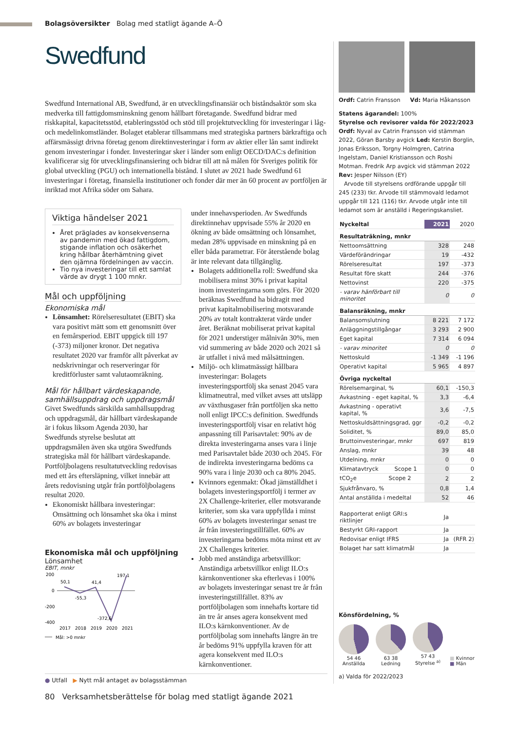Bolagsöversikter Bolag med statligt ägande A–Ö
Swedfund
Swedfund International AB, Swedfund, är en utvecklingsfinansiär och biståndsaktör som ska medverka till fattigdomsminskning genom hållbart företagande. Swedfund bidrar med riskkapital, kapacitetsstöd, etableringsstöd och stöd till projektutveckling för investeringar i låg- och medelinkomstländer. Bolaget etablerar tillsammans med strategiska partners bärkraftiga och affärsmässigt drivna företag genom direktinvesteringar i form av aktier eller lån samt indirekt genom investeringar i fonder. Investeringar sker i länder som enligt OECD/DAC:s definition kvalificerar sig för utvecklingsfinansiering och bidrar till att nå målen för Sveriges politik för global utveckling (PGU) och internationella bistånd. I slutet av 2021 hade Swedfund 61 investeringar i företag, finansiella institutioner och fonder där mer än 60 procent av portföljen är inriktad mot Afrika söder om Sahara.
Viktiga händelser 2021
Året präglades av konsekvenserna av pandemin med ökad fattigdom, stigande inflation och osäkerhet kring hållbar återhämtning givet den ojämna fördelningen av vaccin.
Tio nya investeringar till ett samlat värde av drygt 1 100 mnkr.
Mål och uppföljning
Ekonomiska mål
Lönsamhet: Rörelseresultatet (EBIT) ska vara positivt mätt som ett genomsnitt över en femårsperiod. EBIT uppgick till 197 (-373) miljoner kronor. Det negativa resultatet 2020 var framför allt påverkat av nedskrivningar och reserveringar för kreditförluster samt valutaomräkning.
Mål för hållbart värdeskapande, samhällsuppdrag och uppdragsmål
Givet Swedfunds särskilda samhällsuppdrag och uppdragsmål, där hållbart värdeskapande är i fokus liksom Agenda 2030, har Swedfunds styrelse beslutat att uppdragsmålen även ska utgöra Swedfunds strategiska mål för hållbart värdeskapande. Portföljbolagens resultatutveckling redovisas med ett års eftersläpning, vilket innebär att årets redovisning utgår från portföljbolagens resultat 2020.
Ekonomiskt hållbara investeringar: Omsättning och lönsamhet ska öka i minst 60% av bolagets investeringar
Ekonomiska mål och uppföljning
Lönsamhet
EBIT, mnkr
200
0
-200
-400
50,1
-55,3
41,4
-372,6
197,1
2017
2018
2019
2020
2021
Mål: >0 mnkr
under innehavsperioden. Av Swedfunds direktinnehav uppvisade 55% år 2020 en ökning av både omsättning och lönsamhet, medan 28% uppvisade en minskning på en eller båda parametrar. För återstående bolag är inte relevant data tillgänglig.
Bolagets additionella roll: Swedfund ska mobilisera minst 30% i privat kapital inom investeringarna som görs. För 2020 beräknas Swedfund ha bidragit med privat kapitalmobilisering motsvarande 20% av totalt kontrakterat värde under året. Beräknat mobiliserat privat kapital för 2021 understiger målnivån 30%, men vid summering av både 2020 och 2021 så är utfallet i nivå med målsättningen.
Miljö- och klimatmässigt hållbara investeringar: Bolagets investeringsportfölj ska senast 2045 vara klimatneutral, med vilket avses att utsläpp av växthusgaser från portföljen ska netto noll enligt IPCC:s definition. Swedfunds investeringsportfölj visar en relativt hög anpassning till Parisavtalet: 90% av de direkta investeringarna anses vara i linje med Parisavtalet både 2030 och 2045. För de indirekta investeringarna bedöms ca 90% vara i linje 2030 och ca 80% 2045.
Kvinnors egenmakt: Ökad jämställdhet i bolagets investeringsportfölj i termer av 2X Challenge-kriterier, eller motsvarande kriterier, som ska vara uppfyllda i minst 60% av bolagets investeringar senast tre år från investeringstillfället. 60% av investeringarna bedöms möta minst ett av 2X Challenges kriterier.
Jobb med anständiga arbetsvillkor: Anständiga arbetsvillkor enligt ILO:s kärnkonventioner ska efterlevas i 100% av bolagets investeringar senast tre år från investeringstillfället. 83% av portföljbolagen som innehafts kortare tid än tre år anses agera konsekvent med ILO:s kärnkonventioner. Av de portföljbolag som innehafts längre än tre år bedöms 91% uppfylla kraven för att agera konsekvent med ILO:s kärnkonventioner.
● Utfall ▶ Nytt mål antaget av bolagsstämman
Ordf: Catrin Fransson Vd: Maria Håkansson
Statens ägarandel: 100%
Styrelse och revisorer valda för 2022/2023
Ordf: Nyval av Catrin Fransson vid stämman 2022, Göran Barsby avgick Led: Kerstin Borglin, Jonas Eriksson, Torgny Holmgren, Catrina Ingelstam, Daniel Kristiansson och Roshi Motman. Fredrik Arp avgick vid stämman 2022
Rev: Jesper Nilsson (EY)
Arvode till styrelsens ordförande uppgår till 245 (233) tkr. Arvode till stämmovald ledamot uppgår till 121 (116) tkr. Arvode utgår inte till ledamot som är anställd i Regeringskansliet.
| Nyckeltal | 2021 | 2020 |
| --- | --- | --- |
| Resultaträkning, mnkr | | |
| Nettoomsättning | 328 | 248 |
| Värdeförändringar | 19 | -432 |
| Rörelseresultat | 197 | -373 |
| Resultat före skatt | 244 | -376 |
| Nettovinst | 220 | -375 |
| - varav hänförbart till minoritet | 0 | 0 |
| Balansräkning, mnkr | | |
| Balansomslutning | 8 221 | 7 172 |
| Anläggningstillgångar | 3 293 | 2 900 |
| Eget kapital | 7 314 | 6 094 |
| - varav minoritet | 0 | 0 |
| Nettoskuld | -1 349 | -1 196 |
| Operativt kapital | 5 965 | 4 897 |
| Övriga nyckeltal | | |
| Rörelsemarginal, % | 60,1 | -150,3 |
| Avkastning - eget kapital, % | 3,3 | -6,4 |
| Avkastning - operativt kapital, % | 3,6 | -7,5 |
| Nettoskuldsättningsgrad, ggr | -0,2 | -0,2 |
| Soliditet, % | 89,0 | 85,0 |
| Bruttoinvesteringar, mnkr | 697 | 819 |
| Anslag, mnkr | 39 | 48 |
| Utdelning, mnkr | 0 | 0 |
| Klimatavtryck Scope 1 | 0 | 0 |
| tCO<sub>2</sub>e Scope 2 | 2 | 2 |
| Sjukfrånvaro, % | 0,8 | 1,4 |
| Antal anställda i medeltal | 52 | 46 |
| Rapporterat enligt GRI:s riktlinjer | Ja | |
| Bestyrkt GRI-rapport | Ja | |
| Redovisar enligt IFRS | Ja | (RFR 2) |
| Bolaget har satt klimatmål | Ja | |
Könsfördelning, %
54 46
Anställda
63 38
Ledning
57 43
Styrelse <sup>a)</sup>
■ Kvinnor
■ Män
a) Valda för 2022/2023
80 Verksamhetsberättelse för bolag med statligt ägande 2021